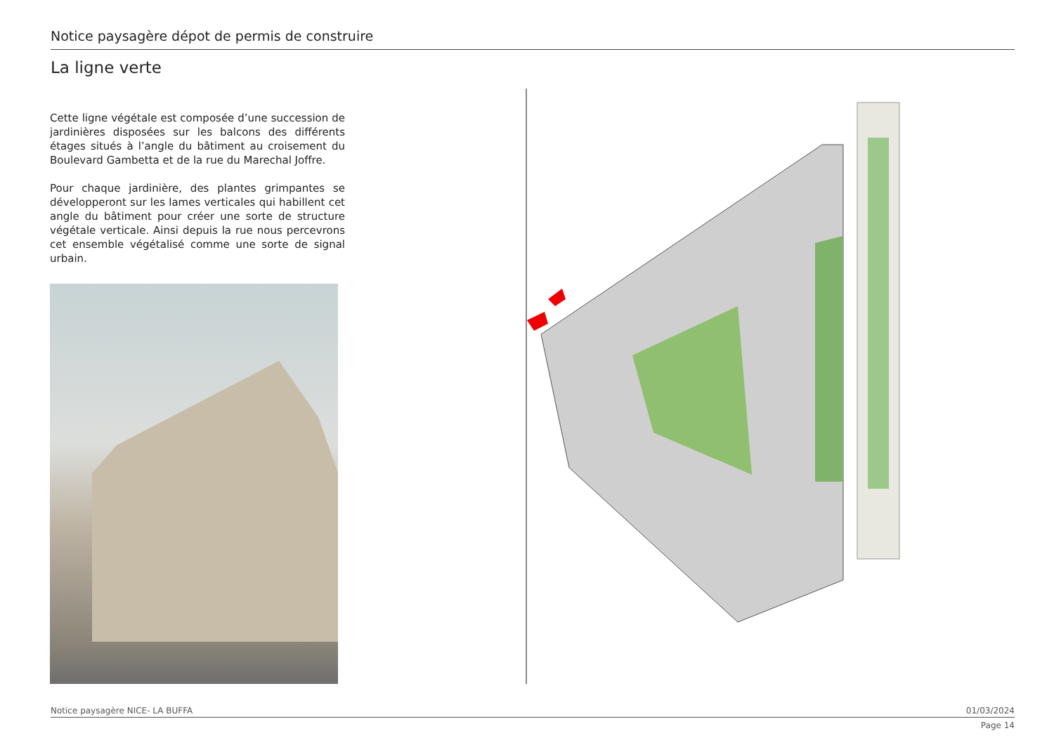Notice paysagère dépot de permis de construire
La ligne verte
Cette ligne végétale est composée d’une succession de jardinières disposées sur les balcons des différents étages situés à l’angle du bâtiment au croisement du Boulevard Gambetta et de la rue du Marechal Joffre.
Pour chaque jardinière, des plantes grimpantes se développeront sur les lames verticales qui habillent cet angle du bâtiment pour créer une sorte de structure végétale verticale. Ainsi depuis la rue nous percevrons cet ensemble végétalisé comme une sorte de signal urbain.
Notice paysagère NICE- LA BUFFA 01/03/2024
Page 14